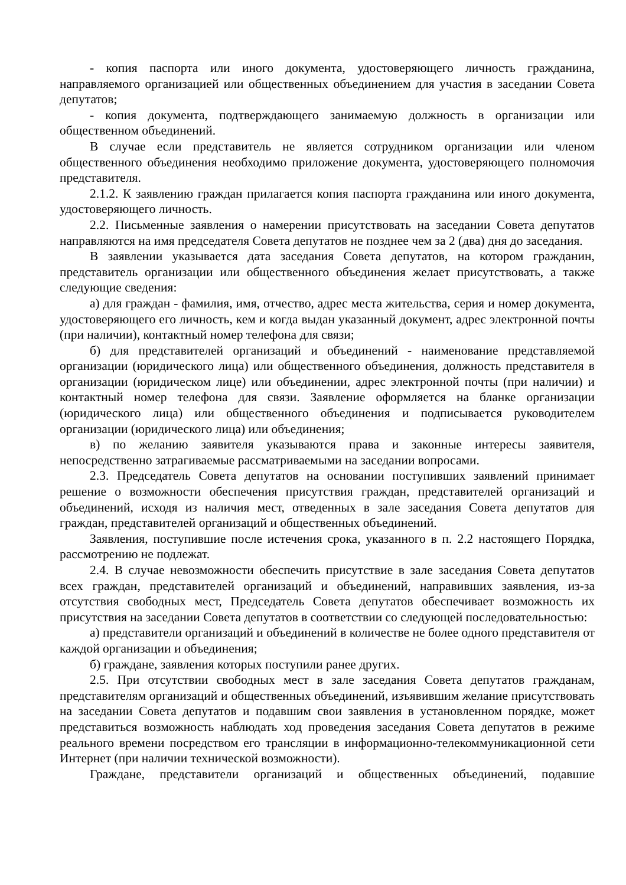- копия паспорта или иного документа, удостоверяющего личность гражданина, направляемого организацией или общественных объединением для участия в заседании Совета депутатов;
- копия документа, подтверждающего занимаемую должность в организации или общественном объединений.
В случае если представитель не является сотрудником организации или членом общественного объединения необходимо приложение документа, удостоверяющего полномочия представителя.
2.1.2. К заявлению граждан прилагается копия паспорта гражданина или иного документа, удостоверяющего личность.
2.2. Письменные заявления о намерении присутствовать на заседании Совета депутатов направляются на имя председателя Совета депутатов не позднее чем за 2 (два) дня до заседания.
В заявлении указывается дата заседания Совета депутатов, на котором гражданин, представитель организации или общественного объединения желает присутствовать, а также следующие сведения:
а) для граждан - фамилия, имя, отчество, адрес места жительства, серия и номер документа, удостоверяющего его личность, кем и когда выдан указанный документ, адрес электронной почты (при наличии), контактный номер телефона для связи;
б) для представителей организаций и объединений - наименование представляемой организации (юридического лица) или общественного объединения, должность представителя в организации (юридическом лице) или объединении, адрес электронной почты (при наличии) и контактный номер телефона для связи. Заявление оформляется на бланке организации (юридического лица) или общественного объединения и подписывается руководителем организации (юридического лица) или объединения;
в) по желанию заявителя указываются права и законные интересы заявителя, непосредственно затрагиваемые рассматриваемыми на заседании вопросами.
2.3. Председатель Совета депутатов на основании поступивших заявлений принимает решение о возможности обеспечения присутствия граждан, представителей организаций и объединений, исходя из наличия мест, отведенных в зале заседания Совета депутатов для граждан, представителей организаций и общественных объединений.
Заявления, поступившие после истечения срока, указанного в п. 2.2 настоящего Порядка, рассмотрению не подлежат.
2.4. В случае невозможности обеспечить присутствие в зале заседания Совета депутатов всех граждан, представителей организаций и объединений, направивших заявления, из-за отсутствия свободных мест, Председатель Совета депутатов обеспечивает возможность их присутствия на заседании Совета депутатов в соответствии со следующей последовательностью:
а) представители организаций и объединений в количестве не более одного представителя от каждой организации и объединения;
б) граждане, заявления которых поступили ранее других.
2.5. При отсутствии свободных мест в зале заседания Совета депутатов гражданам, представителям организаций и общественных объединений, изъявившим желание присутствовать на заседании Совета депутатов и подавшим свои заявления в установленном порядке, может представиться возможность наблюдать ход проведения заседания Совета депутатов в режиме реального времени посредством его трансляции в информационно-телекоммуникационной сети Интернет (при наличии технической возможности).
Граждане, представители организаций и общественных объединений, подавшие